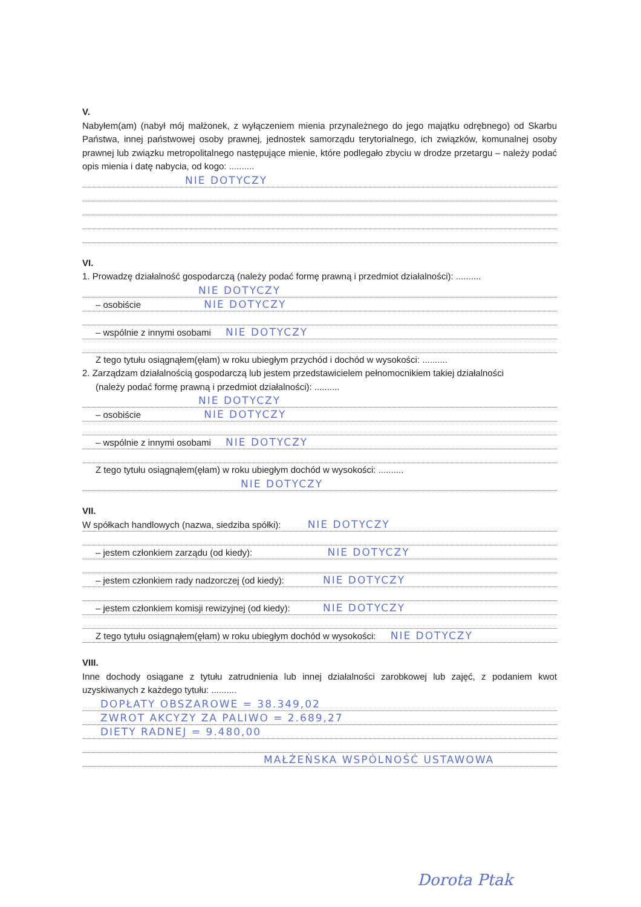V.
Nabyłem(am) (nabył mój małżonek, z wyłączeniem mienia przynależnego do jego majątku odrębnego) od Skarbu Państwa, innej państwowej osoby prawnej, jednostek samorządu terytorialnego, ich związków, komunalnej osoby prawnej lub związku metropolitalnego następujące mienie, które podlegało zbyciu w drodze przetargu – należy podać opis mienia i datę nabycia, od kogo: ..........
NIE DOTYCZY
VI.
1. Prowadzę działalność gospodarczą (należy podać formę prawną i przedmiot działalności): ..........
NIE DOTYCZY
– osobiście NIE DOTYCZY
– wspólnie z innymi osobami NIE DOTYCZY
Z tego tytułu osiągnąłem(ęłam) w roku ubiegłym przychód i dochód w wysokości: ..........
2. Zarządzam działalnością gospodarczą lub jestem przedstawicielem pełnomocnikiem takiej działalności
(należy podać formę prawną i przedmiot działalności): ..........
NIE DOTYCZY
– osobiście NIE DOTYCZY
– wspólnie z innymi osobami NIE DOTYCZY
Z tego tytułu osiągnąłem(ęłam) w roku ubiegłym dochód w wysokości: ..........
NIE DOTYCZY
VII.
W spółkach handlowych (nazwa, siedziba spółki): NIE DOTYCZY
– jestem członkiem zarządu (od kiedy): NIE DOTYCZY
– jestem członkiem rady nadzorczej (od kiedy): NIE DOTYCZY
– jestem członkiem komisji rewizyjnej (od kiedy): NIE DOTYCZY
Z tego tytułu osiągnąłem(ęłam) w roku ubiegłym dochód w wysokości: NIE DOTYCZY
VIII.
Inne dochody osiągane z tytułu zatrudnienia lub innej działalności zarobkowej lub zajęć, z podaniem kwot uzyskiwanych z każdego tytułu: ..........
DOPŁATY OBSZAROWE = 38.349,02
ZWROT AKCYZY ZA PALIWO = 2.689,27
DIETY RADNEJ = 9.480,00
MAŁŻEŃSKA WSPÓLNOŚĆ USTAWOWA
Dorota Ptak